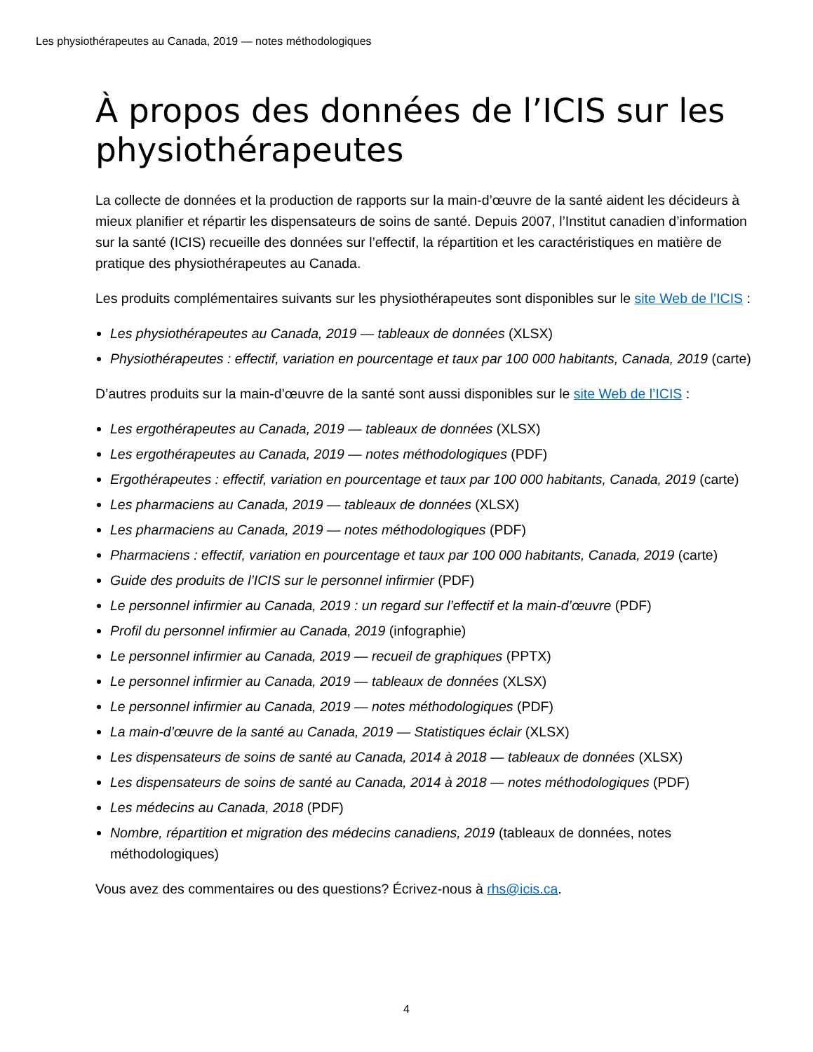Les physiothérapeutes au Canada, 2019 — notes méthodologiques
À propos des données de l’ICIS sur les physiothérapeutes
La collecte de données et la production de rapports sur la main-d’œuvre de la santé aident les décideurs à mieux planifier et répartir les dispensateurs de soins de santé. Depuis 2007, l’Institut canadien d’information sur la santé (ICIS) recueille des données sur l’effectif, la répartition et les caractéristiques en matière de pratique des physiothérapeutes au Canada.
Les produits complémentaires suivants sur les physiothérapeutes sont disponibles sur le site Web de l’ICIS :
Les physiothérapeutes au Canada, 2019 — tableaux de données (XLSX)
Physiothérapeutes : effectif, variation en pourcentage et taux par 100 000 habitants, Canada, 2019 (carte)
D’autres produits sur la main-d’œuvre de la santé sont aussi disponibles sur le site Web de l’ICIS :
Les ergothérapeutes au Canada, 2019 — tableaux de données (XLSX)
Les ergothérapeutes au Canada, 2019 — notes méthodologiques (PDF)
Ergothérapeutes : effectif, variation en pourcentage et taux par 100 000 habitants, Canada, 2019 (carte)
Les pharmaciens au Canada, 2019 — tableaux de données (XLSX)
Les pharmaciens au Canada, 2019 — notes méthodologiques (PDF)
Pharmaciens : effectif, variation en pourcentage et taux par 100 000 habitants, Canada, 2019 (carte)
Guide des produits de l’ICIS sur le personnel infirmier (PDF)
Le personnel infirmier au Canada, 2019 : un regard sur l’effectif et la main-d’œuvre (PDF)
Profil du personnel infirmier au Canada, 2019 (infographie)
Le personnel infirmier au Canada, 2019 — recueil de graphiques (PPTX)
Le personnel infirmier au Canada, 2019 — tableaux de données (XLSX)
Le personnel infirmier au Canada, 2019 — notes méthodologiques (PDF)
La main-d’œuvre de la santé au Canada, 2019 — Statistiques éclair (XLSX)
Les dispensateurs de soins de santé au Canada, 2014 à 2018 — tableaux de données (XLSX)
Les dispensateurs de soins de santé au Canada, 2014 à 2018 — notes méthodologiques (PDF)
Les médecins au Canada, 2018 (PDF)
Nombre, répartition et migration des médecins canadiens, 2019 (tableaux de données, notes méthodologiques)
Vous avez des commentaires ou des questions? Écrivez-nous à rhs@icis.ca.
4